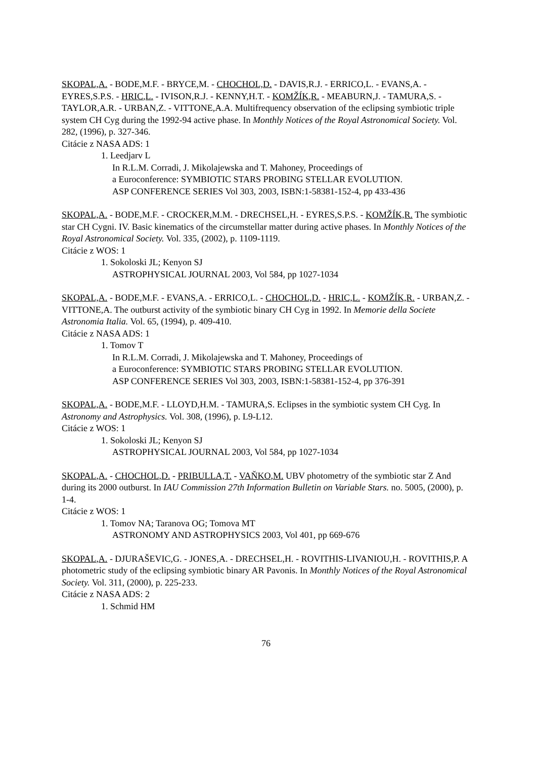SKOPAL,A. - BODE,M.F. - BRYCE,M. - CHOCHOL,D. - DAVIS,R.J. - ERRICO,L. - EVANS,A. - EYRES,S.P.S. - HRIC,L. - IVISON,R.J. - KENNY,H.T. - KOMŽÍK,R. - MEABURN,J. - TAMURA,S. - TAYLOR,A.R. - URBAN,Z. - VITTONE,A.A. Multifrequency observation of the eclipsing symbiotic triple system CH Cyg during the 1992-94 active phase. In Monthly Notices of the Royal Astronomical Society. Vol. 282, (1996), p. 327-346.
Citácie z NASA ADS: 1
1. Leedjarv L
In R.L.M. Corradi, J. Mikolajewska and T. Mahoney, Proceedings of
a Euroconference: SYMBIOTIC STARS PROBING STELLAR EVOLUTION.
ASP CONFERENCE SERIES Vol 303, 2003, ISBN:1-58381-152-4, pp 433-436
SKOPAL,A. - BODE,M.F. - CROCKER,M.M. - DRECHSEL,H. - EYRES,S.P.S. - KOMŽÍK,R. The symbiotic star CH Cygni. IV. Basic kinematics of the circumstellar matter during active phases. In Monthly Notices of the Royal Astronomical Society. Vol. 335, (2002), p. 1109-1119.
Citácie z WOS: 1
1. Sokoloski JL; Kenyon SJ
ASTROPHYSICAL JOURNAL 2003, Vol 584, pp 1027-1034
SKOPAL,A. - BODE,M.F. - EVANS,A. - ERRICO,L. - CHOCHOL,D. - HRIC,L. - KOMŽÍK,R. - URBAN,Z. - VITTONE,A. The outburst activity of the symbiotic binary CH Cyg in 1992. In Memorie della Societe Astronomia Italia. Vol. 65, (1994), p. 409-410.
Citácie z NASA ADS: 1
1. Tomov T
In R.L.M. Corradi, J. Mikolajewska and T. Mahoney, Proceedings of
a Euroconference: SYMBIOTIC STARS PROBING STELLAR EVOLUTION.
ASP CONFERENCE SERIES Vol 303, 2003, ISBN:1-58381-152-4, pp 376-391
SKOPAL,A. - BODE,M.F. - LLOYD,H.M. - TAMURA,S. Eclipses in the symbiotic system CH Cyg. In Astronomy and Astrophysics. Vol. 308, (1996), p. L9-L12.
Citácie z WOS: 1
1. Sokoloski JL; Kenyon SJ
ASTROPHYSICAL JOURNAL 2003, Vol 584, pp 1027-1034
SKOPAL,A. - CHOCHOL,D. - PRIBULLA,T. - VAŇKO,M. UBV photometry of the symbiotic star Z And during its 2000 outburst. In IAU Commission 27th Information Bulletin on Variable Stars. no. 5005, (2000), p. 1-4.
Citácie z WOS: 1
1. Tomov NA; Taranova OG; Tomova MT
ASTRONOMY AND ASTROPHYSICS 2003, Vol 401, pp 669-676
SKOPAL,A. - DJURAŠEVIC,G. - JONES,A. - DRECHSEL,H. - ROVITHIS-LIVANIOU,H. - ROVITHIS,P. A photometric study of the eclipsing symbiotic binary AR Pavonis. In Monthly Notices of the Royal Astronomical Society. Vol. 311, (2000), p. 225-233.
Citácie z NASA ADS: 2
1. Schmid HM
76